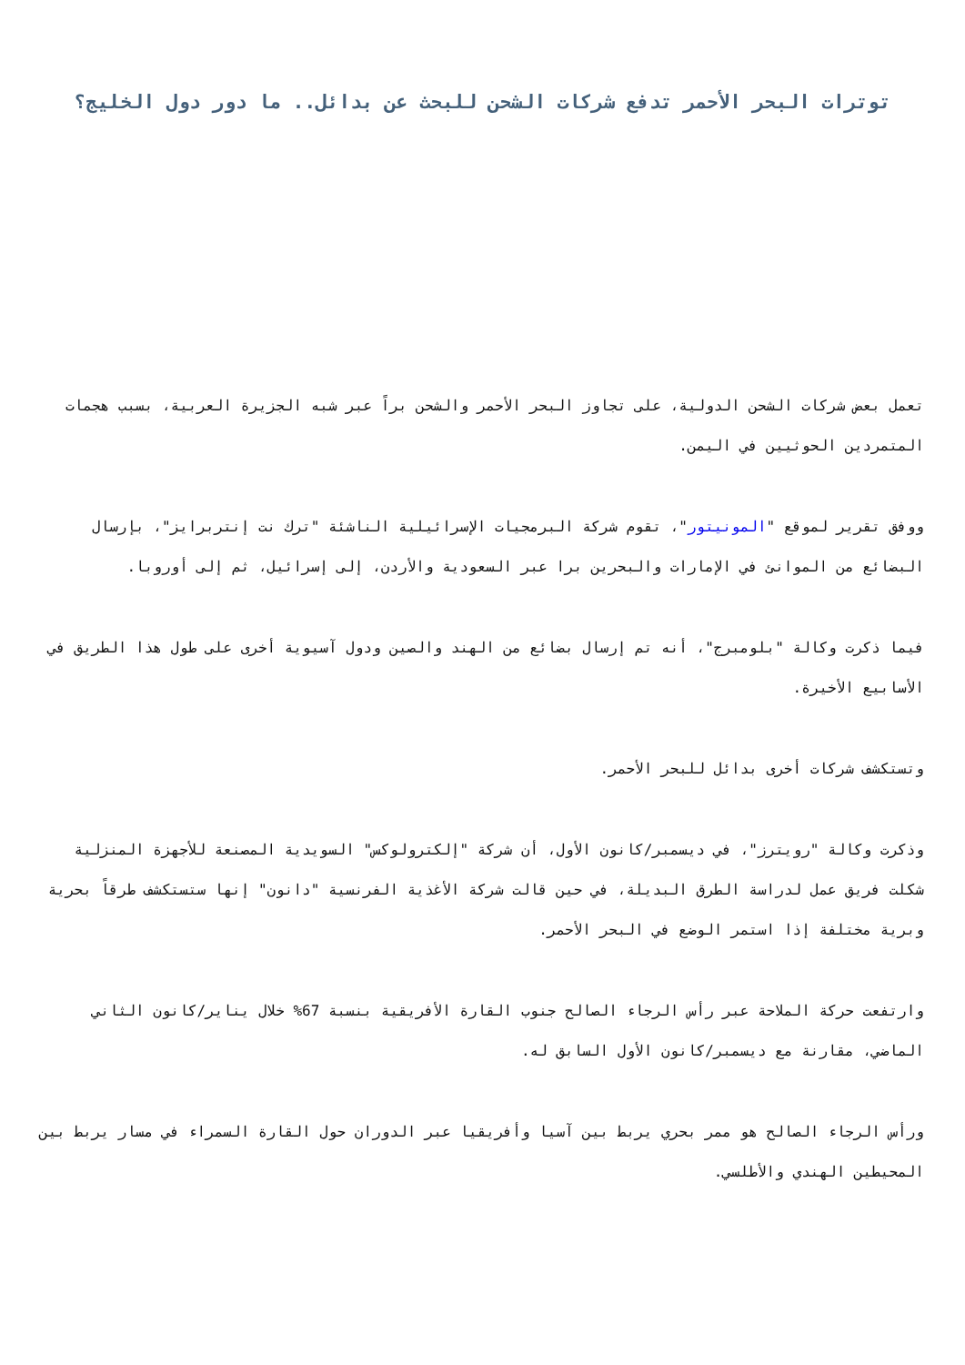توترات البحر الأحمر تدفع شركات الشحن للبحث عن بدائل.. ما دور دول الخليج؟
تعمل بعض شركات الشحن الدولية، على تجاوز البحر الأحمر والشحن براً عبر شبه الجزيرة العربية، بسبب هجمات المتمردين الحوثيين في اليمن.
ووفق تقرير لموقع "المونيتور"، تقوم شركة البرمجيات الإسرائيلية الناشئة "ترك نت إنتربرايز"، بإرسال البضائع من الموانئ في الإمارات والبحرين برا عبر السعودية والأردن، إلى إسرائيل، ثم إلى أوروبا.
فيما ذكرت وكالة "بلومبرج"، أنه تم إرسال بضائع من الهند والصين ودول آسيوية أخرى على طول هذا الطريق في الأسابيع الأخيرة.
وتستكشف شركات أخرى بدائل للبحر الأحمر.
وذكرت وكالة "رويترز"، في ديسمبر/كانون الأول، أن شركة "إلكترولوكس" السويدية المصنعة للأجهزة المنزلية شكلت فريق عمل لدراسة الطرق البديلة، في حين قالت شركة الأغذية الفرنسية "دانون" إنها ستستكشف طرقاً بحرية وبرية مختلفة إذا استمر الوضع في البحر الأحمر.
وارتفعت حركة الملاحة عبر رأس الرجاء الصالح جنوب القارة الأفريقية بنسبة 67% خلال يناير/كانون الثاني الماضي، مقارنة مع ديسمبر/كانون الأول السابق له.
ورأس الرجاء الصالح هو ممر بحري يربط بين آسيا وأفريقيا عبر الدوران حول القارة السمراء في مسار يربط بين المحيطين الهندي والأطلسي.